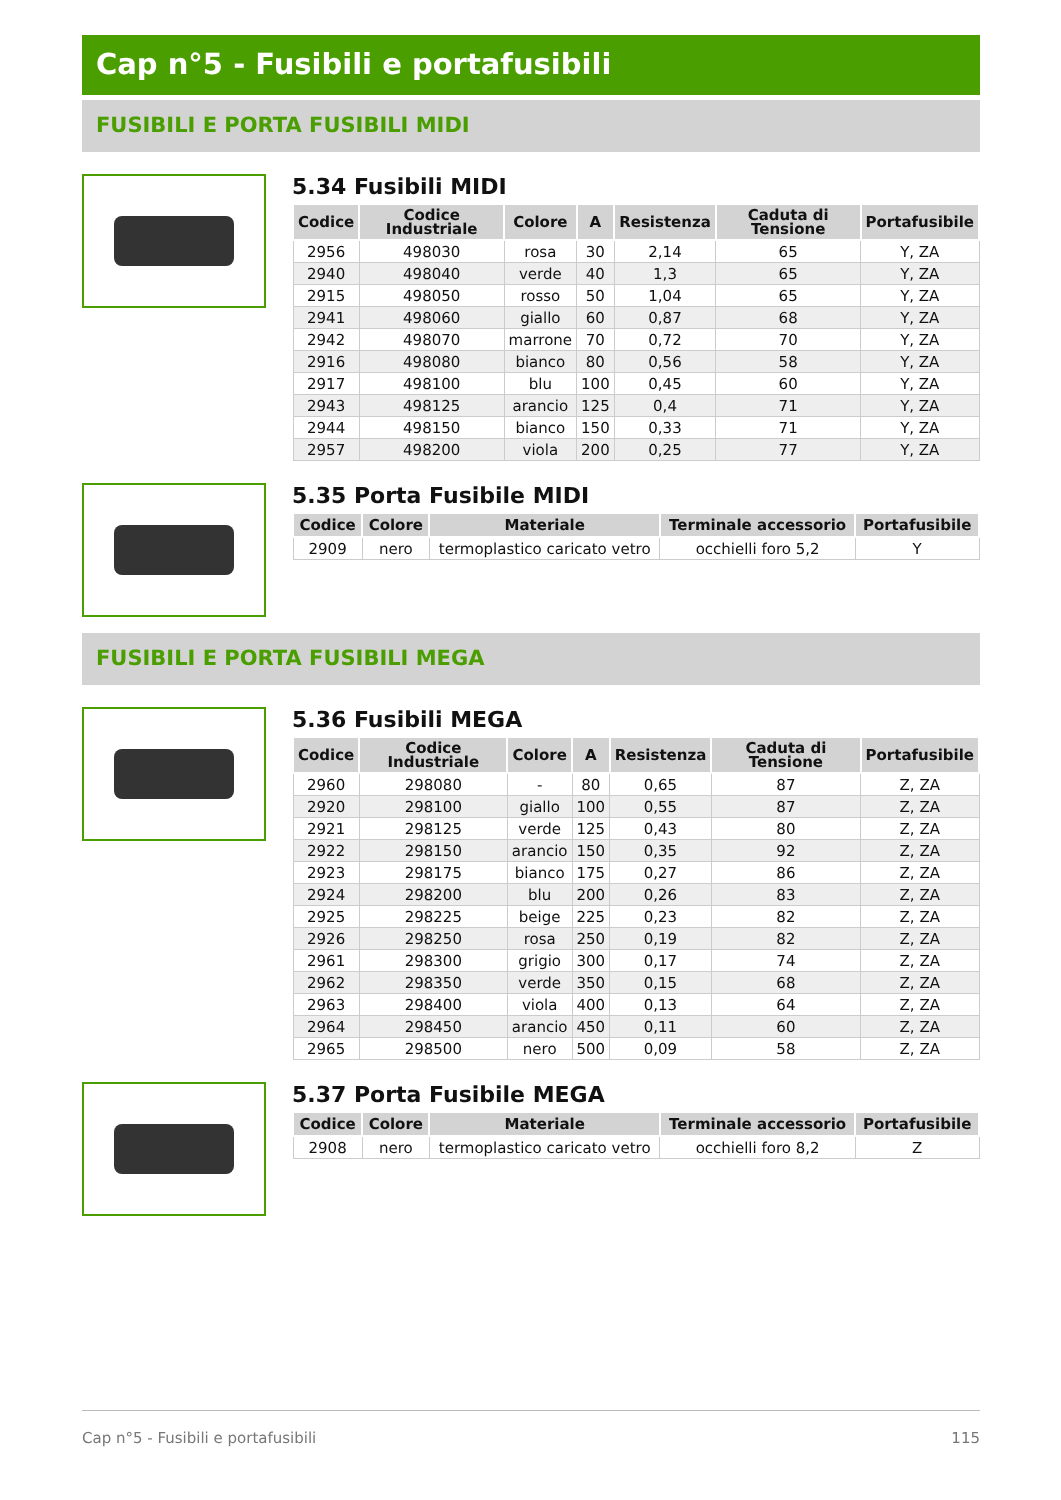Cap n°5 - Fusibili e portafusibili
FUSIBILI E PORTA FUSIBILI MIDI
5.34 Fusibili MIDI
| Codice | Codice Industriale | Colore | A | Resistenza | Caduta di Tensione | Portafusibile |
| --- | --- | --- | --- | --- | --- | --- |
| 2956 | 498030 | rosa | 30 | 2,14 | 65 | Y, ZA |
| 2940 | 498040 | verde | 40 | 1,3 | 65 | Y, ZA |
| 2915 | 498050 | rosso | 50 | 1,04 | 65 | Y, ZA |
| 2941 | 498060 | giallo | 60 | 0,87 | 68 | Y, ZA |
| 2942 | 498070 | marrone | 70 | 0,72 | 70 | Y, ZA |
| 2916 | 498080 | bianco | 80 | 0,56 | 58 | Y, ZA |
| 2917 | 498100 | blu | 100 | 0,45 | 60 | Y, ZA |
| 2943 | 498125 | arancio | 125 | 0,4 | 71 | Y, ZA |
| 2944 | 498150 | bianco | 150 | 0,33 | 71 | Y, ZA |
| 2957 | 498200 | viola | 200 | 0,25 | 77 | Y, ZA |
5.35 Porta Fusibile MIDI
| Codice | Colore | Materiale | Terminale accessorio | Portafusibile |
| --- | --- | --- | --- | --- |
| 2909 | nero | termoplastico caricato vetro | occhielli foro 5,2 | Y |
FUSIBILI E PORTA FUSIBILI MEGA
5.36 Fusibili MEGA
| Codice | Codice Industriale | Colore | A | Resistenza | Caduta di Tensione | Portafusibile |
| --- | --- | --- | --- | --- | --- | --- |
| 2960 | 298080 | - | 80 | 0,65 | 87 | Z, ZA |
| 2920 | 298100 | giallo | 100 | 0,55 | 87 | Z, ZA |
| 2921 | 298125 | verde | 125 | 0,43 | 80 | Z, ZA |
| 2922 | 298150 | arancio | 150 | 0,35 | 92 | Z, ZA |
| 2923 | 298175 | bianco | 175 | 0,27 | 86 | Z, ZA |
| 2924 | 298200 | blu | 200 | 0,26 | 83 | Z, ZA |
| 2925 | 298225 | beige | 225 | 0,23 | 82 | Z, ZA |
| 2926 | 298250 | rosa | 250 | 0,19 | 82 | Z, ZA |
| 2961 | 298300 | grigio | 300 | 0,17 | 74 | Z, ZA |
| 2962 | 298350 | verde | 350 | 0,15 | 68 | Z, ZA |
| 2963 | 298400 | viola | 400 | 0,13 | 64 | Z, ZA |
| 2964 | 298450 | arancio | 450 | 0,11 | 60 | Z, ZA |
| 2965 | 298500 | nero | 500 | 0,09 | 58 | Z, ZA |
5.37 Porta Fusibile MEGA
| Codice | Colore | Materiale | Terminale accessorio | Portafusibile |
| --- | --- | --- | --- | --- |
| 2908 | nero | termoplastico caricato vetro | occhielli foro 8,2 | Z |
Cap n°5 - Fusibili e portafusibili 115